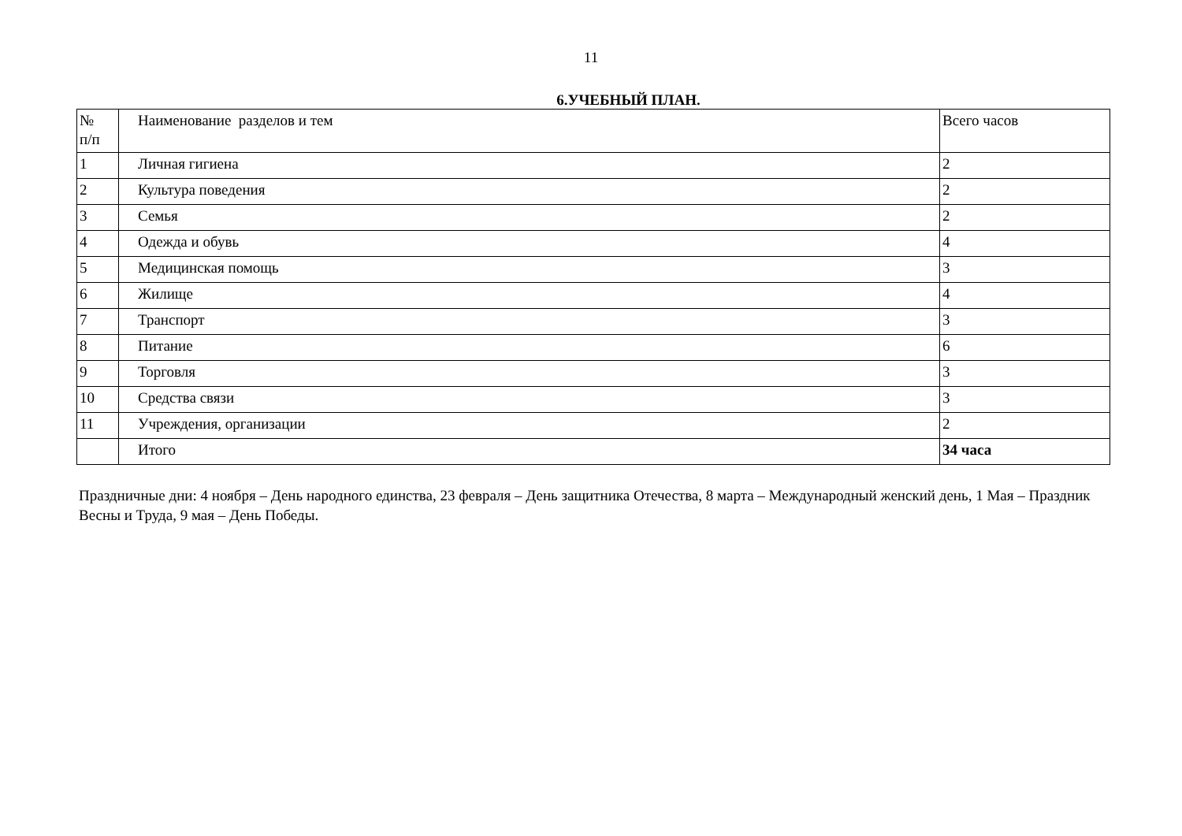11
6.УЧЕБНЫЙ ПЛАН.
| № п/п | Наименование разделов и тем | Всего часов |
| 1 | Личная гигиена | 2 |
| 2 | Культура поведения | 2 |
| 3 | Семья | 2 |
| 4 | Одежда и обувь | 4 |
| 5 | Медицинская помощь | 3 |
| 6 | Жилище | 4 |
| 7 | Транспорт | 3 |
| 8 | Питание | 6 |
| 9 | Торговля | 3 |
| 10 | Средства связи | 3 |
| 11 | Учреждения, организации | 2 |
| | Итого | 34 часа |
Праздничные дни: 4 ноября – День народного единства, 23 февраля – День защитника Отечества, 8 марта – Международный женский день, 1 Мая – Праздник Весны и Труда, 9 мая – День Победы.